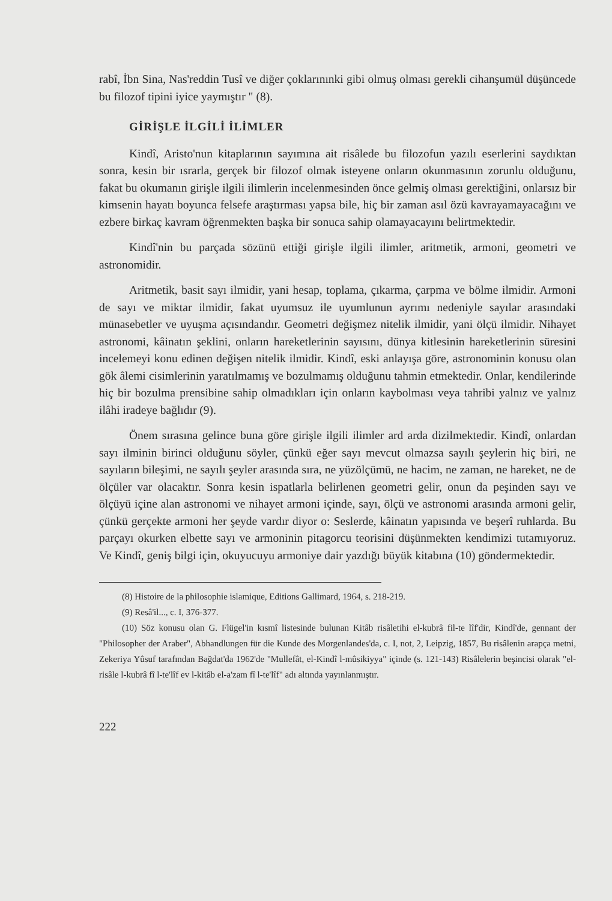rabî, İbn Sina, Nas'reddin Tusî ve diğer çoklarınınki gibi olmuş olması gerekli cihanşumül düşüncede bu filozof tipini iyice yaymıştır " (8).
GİRİŞLE İLGİLİ İLİMLER
Kindî, Aristo'nun kitaplarının sayımına ait risâlede bu filozofun yazılı eserlerini saydıktan sonra, kesin bir ısrarla, gerçek bir filozof olmak isteyene onların okunmasının zorunlu olduğunu, fakat bu okumanın girişle ilgili ilimlerin incelenmesinden önce gelmiş olması gerektiğini, onlarsız bir kimsenin hayatı boyunca felsefe araştırması yapsa bile, hiç bir zaman asıl özü kavrayamayacağını ve ezbere birkaç kavram öğrenmekten başka bir sonuca sahip olamayacayını belirtmektedir.
Kindî'nin bu parçada sözünü ettiği girişle ilgili ilimler, aritmetik, armoni, geometri ve astronomidir.
Aritmetik, basit sayı ilmidir, yani hesap, toplama, çıkarma, çarpma ve bölme ilmidir. Armoni de sayı ve miktar ilmidir, fakat uyumsuz ile uyumlunun ayrımı nedeniyle sayılar arasındaki münasebetler ve uyuşma açısındandır. Geometri değişmez nitelik ilmidir, yani ölçü ilmidir. Nihayet astronomi, kâinatın şeklini, onların hareketlerinin sayısını, dünya kitlesinin hareketlerinin süresini incelemeyi konu edinen değişen nitelik ilmidir. Kindî, eski anlayışa göre, astronominin konusu olan gök âlemi cisimlerinin yaratılmamış ve bozulmamış olduğunu tahmin etmektedir. Onlar, kendilerinde hiç bir bozulma prensibine sahip olmadıkları için onların kaybolması veya tahribi yalnız ve yalnız ilâhi iradeye bağlıdır (9).
Önem sırasına gelince buna göre girişle ilgili ilimler ard arda dizilmektedir. Kindî, onlardan sayı ilminin birinci olduğunu söyler, çünkü eğer sayı mevcut olmazsa sayılı şeylerin hiç biri, ne sayıların bileşimi, ne sayılı şeyler arasında sıra, ne yüzölçümü, ne hacim, ne zaman, ne hareket, ne de ölçüler var olacaktır. Sonra kesin ispatlarla belirlenen geometri gelir, onun da peşinden sayı ve ölçüyü içine alan astronomi ve nihayet armoni içinde, sayı, ölçü ve astronomi arasında armoni gelir, çünkü gerçekte armoni her şeyde vardır diyor o: Seslerde, kâinatın yapısında ve beşerî ruhlarda. Bu parçayı okurken elbette sayı ve armoninin pitagorcu teorisini düşünmekten kendimizi tutamıyoruz. Ve Kindî, geniş bilgi için, okuyucuyu armoniye dair yazdığı büyük kitabına (10) göndermektedir.
(8) Histoire de la philosophie islamique, Editions Gallimard, 1964, s. 218-219.
(9) Resâ'il..., c. I, 376-377.
(10) Söz konusu olan G. Flügel'in kısmî listesinde bulunan Kitâb risâletihi el-kubrâ fil-te lîf'dir, Kindî'de, gennant der "Philosopher der Araber", Abhandlungen für die Kunde des Morgenlandes'da, c. I, not, 2, Leipzig, 1857, Bu risâlenin arapça metni, Zekeriya Yûsuf tarafından Bağdat'da 1962'de "Mullefât, el-Kindî l-mûsikiyya" içinde (s. 121-143) Risâlelerin beşincisi olarak "el-risâle l-kubrâ fî l-te'lîf ev l-kitâb el-a'zam fî l-te'lîf" adı altında yayınlanmıştır.
222